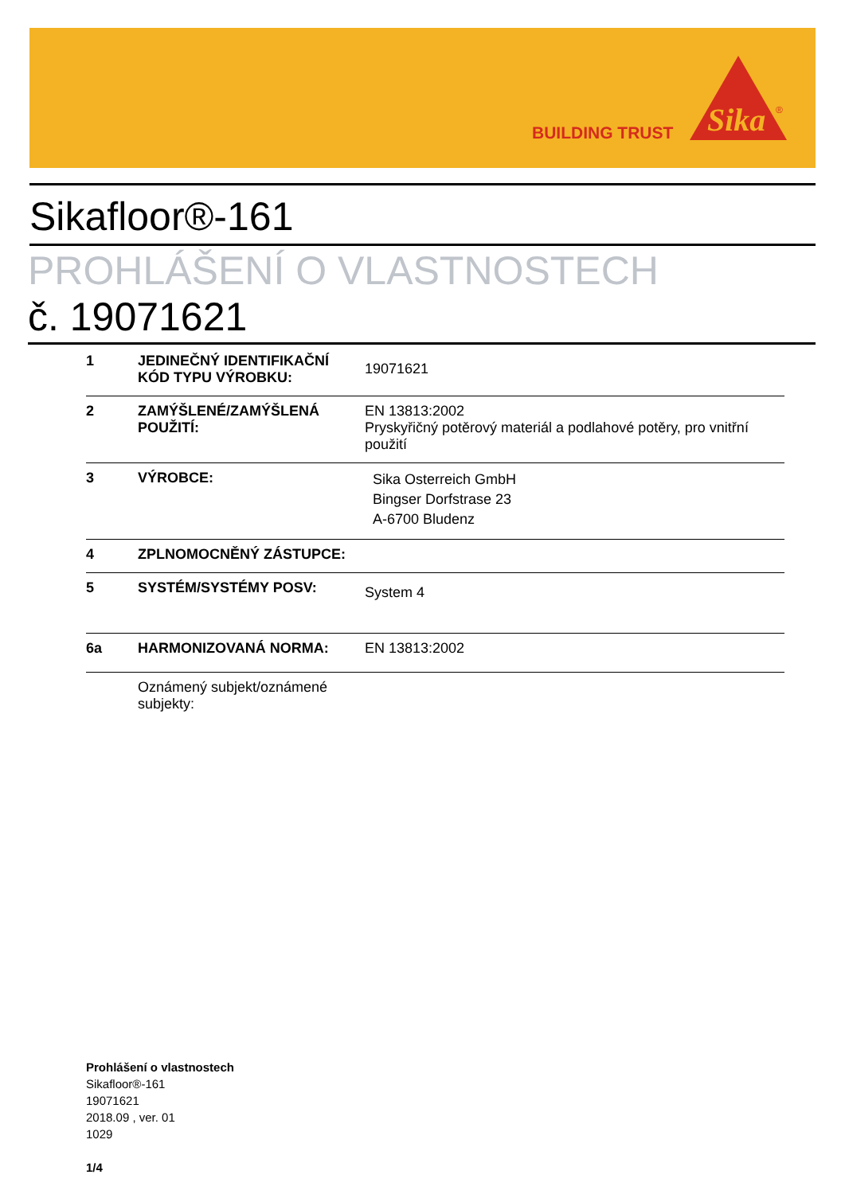BUILDING TRUST
Sika
®
Sikafloor®-161
PROHLÁŠENÍ O VLASTNOSTECH
č. 19071621
| 1 | JEDINEČNÝ IDENTIFIKAČNÍ KÓD TYPU VÝROBKU: | 19071621 |
| 2 | ZAMÝŠLENÉ/ZAMÝŠLENÁ POUŽITÍ: | EN 13813:2002 Pryskyřičný potěrový materiál a podlahové potěry, pro vnitřní použití |
| 3 | VÝROBCE: | Sika Osterreich GmbH Bingser Dorfstrase 23 A-6700 Bludenz |
| 4 | ZPLNOMOCNĚNÝ ZÁSTUPCE: | |
| 5 | SYSTÉM/SYSTÉMY POSV: | System 4 |
| 6a | HARMONIZOVANÁ NORMA: | EN 13813:2002 |
| | Oznámený subjekt/oznámené subjekty: | |
Prohlášení o vlastnostech
Sikafloor®-161
19071621
2018.09 , ver. 01
1029
1/4